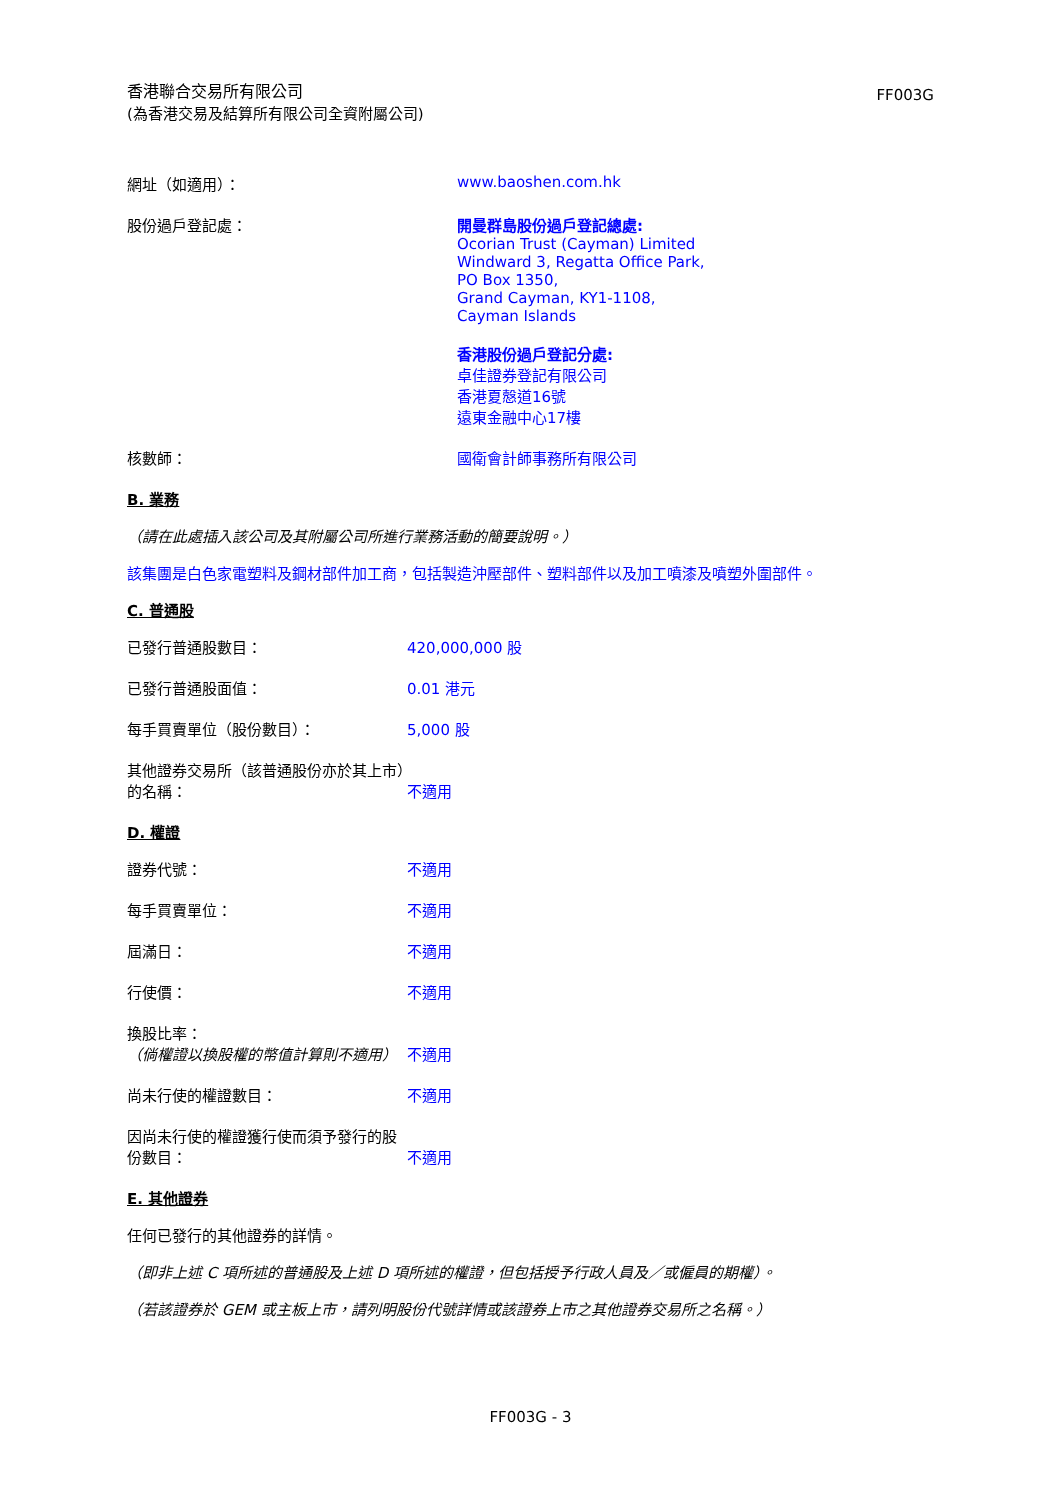香港聯合交易所有限公司
(為香港交易及結算所有限公司全資附屬公司)
FF003G
網址（如適用）： www.baoshen.com.hk
股份過戶登記處： 開曼群島股份過戶登記總處:
Ocorian Trust (Cayman) Limited
Windward 3, Regatta Office Park,
PO Box 1350,
Grand Cayman, KY1-1108,
Cayman Islands
香港股份過戶登記分處:
卓佳證券登記有限公司
香港夏慤道16號
遠東金融中心17樓
核數師： 國衛會計師事務所有限公司
B. 業務
（請在此處插入該公司及其附屬公司所進行業務活動的簡要說明。）
該集團是白色家電塑料及鋼材部件加工商，包括製造沖壓部件、塑料部件以及加工噴漆及噴塑外圍部件。
C. 普通股
已發行普通股數目： 420,000,000 股
已發行普通股面值： 0.01 港元
每手買賣單位（股份數目）： 5,000 股
其他證券交易所（該普通股份亦於其上市）的名稱：
不適用
D. 權證
證券代號： 不適用
每手買賣單位： 不適用
屆滿日： 不適用
行使價： 不適用
換股比率：
（倘權證以換股權的幣值計算則不適用）
不適用
尚未行使的權證數目： 不適用
因尚未行使的權證獲行使而須予發行的股份數目：
不適用
E. 其他證券
任何已發行的其他證券的詳情。
（即非上述 C 項所述的普通股及上述 D 項所述的權證，但包括授予行政人員及／或僱員的期權）。
（若該證券於 GEM 或主板上市，請列明股份代號詳情或該證券上市之其他證券交易所之名稱。）
FF003G - 3